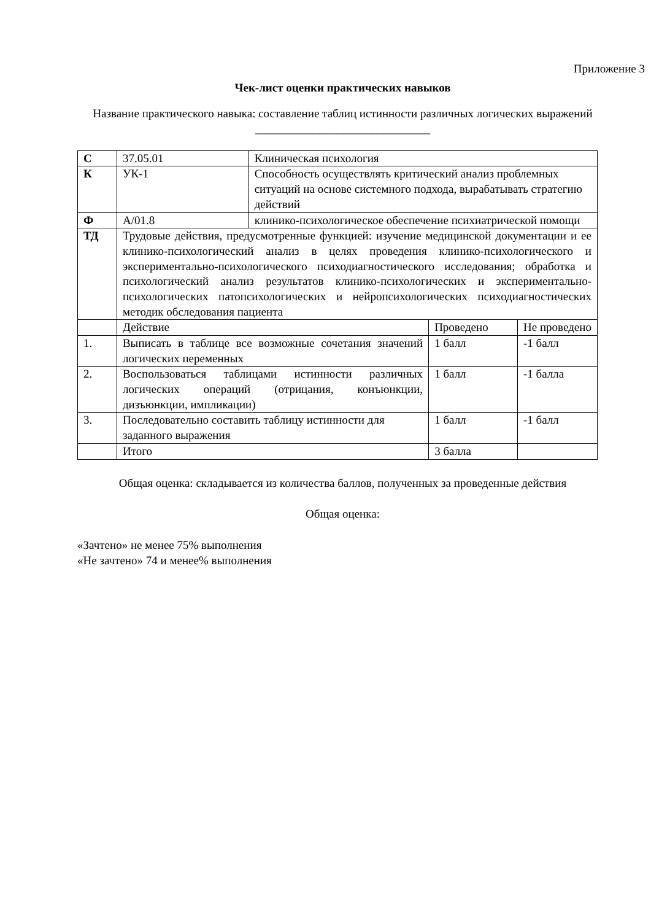Приложение 3
Чек-лист оценки практических навыков
Название практического навыка: составление таблиц истинности различных логических выражений ______________________________
| С | 37.05.01 | Клиническая психология | | |
| К | УК-1 | Способность осуществлять критический анализ проблемных ситуаций на основе системного подхода, вырабатывать стратегию действий | | |
| Ф | A/01.8 | клинико-психологическое обеспечение психиатрической помощи | | |
| ТД | Трудовые действия, предусмотренные функцией: изучение медицинской документации и ее клинико-психологический анализ в целях проведения клинико-психологического и экспериментально-психологического психодиагностического исследования; обработка и психологический анализ результатов клинико-психологических и экспериментально-психологических патопсихологических и нейропсихологических психодиагностических методик обследования пациента | | | |
| | Действие | | Проведено | Не проведено |
| 1. | Выписать в таблице все возможные сочетания значений логических переменных | | 1 балл | -1 балл |
| 2. | Воспользоваться таблицами истинности различных логических операций (отрицания, конъюнкции, дизъюнкции, импликации) | | 1 балл | -1 балла |
| 3. | Последовательно составить таблицу истинности для заданного выражения | | 1 балл | -1 балл |
| | Итого | | 3 балла | |
Общая оценка: складывается из количества баллов, полученных за проведенные действия
Общая оценка:
«Зачтено» не менее 75% выполнения
«Не зачтено» 74 и менее% выполнения